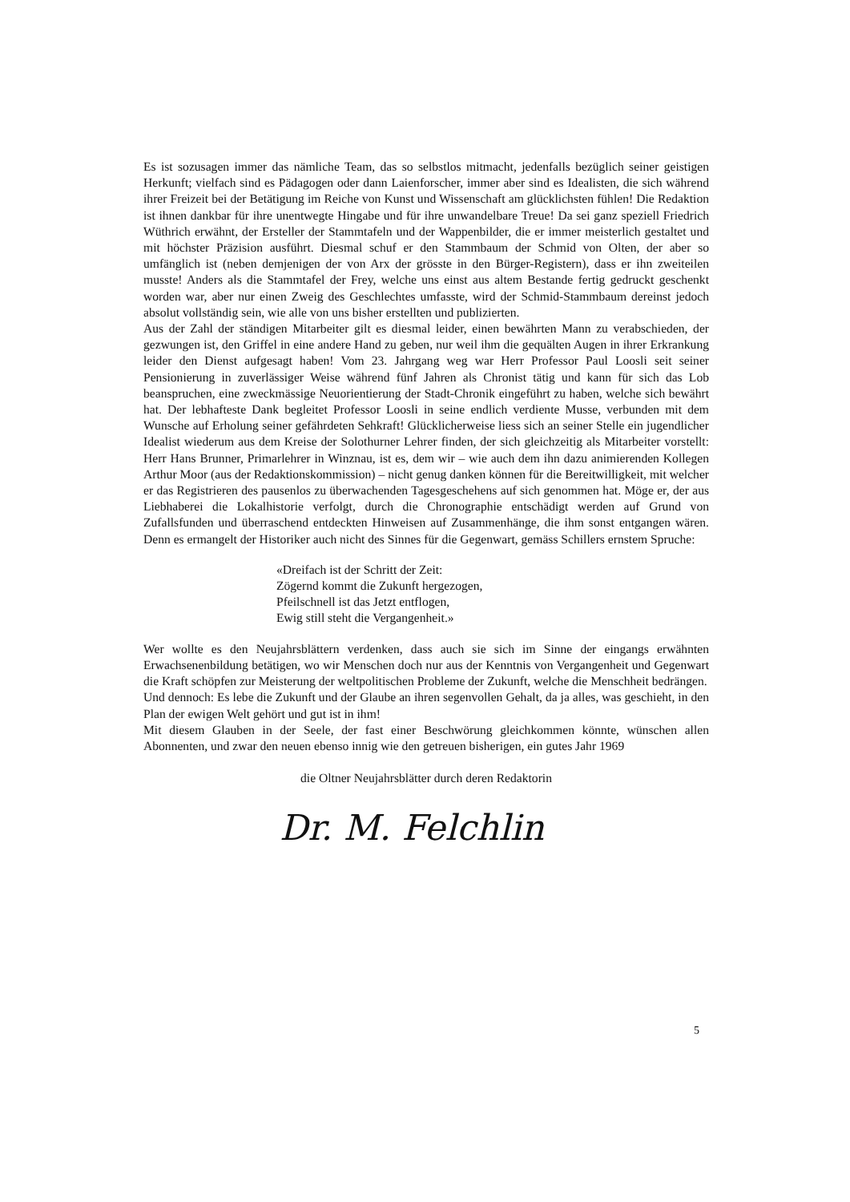Es ist sozusagen immer das nämliche Team, das so selbstlos mitmacht, jedenfalls bezüglich seiner geistigen Herkunft; vielfach sind es Pädagogen oder dann Laienforscher, immer aber sind es Idealisten, die sich während ihrer Freizeit bei der Betätigung im Reiche von Kunst und Wissenschaft am glücklichsten fühlen! Die Redaktion ist ihnen dankbar für ihre unentwegte Hingabe und für ihre unwandelbare Treue! Da sei ganz speziell Friedrich Wüthrich erwähnt, der Ersteller der Stammtafeln und der Wappenbilder, die er immer meisterlich gestaltet und mit höchster Präzision ausführt. Diesmal schuf er den Stammbaum der Schmid von Olten, der aber so umfänglich ist (neben demjenigen der von Arx der grösste in den Bürger-Registern), dass er ihn zweiteilen musste! Anders als die Stammtafel der Frey, welche uns einst aus altem Bestande fertig gedruckt geschenkt worden war, aber nur einen Zweig des Geschlechtes umfasste, wird der Schmid-Stammbaum dereinst jedoch absolut vollständig sein, wie alle von uns bisher erstellten und publizierten.
Aus der Zahl der ständigen Mitarbeiter gilt es diesmal leider, einen bewährten Mann zu verabschieden, der gezwungen ist, den Griffel in eine andere Hand zu geben, nur weil ihm die gequälten Augen in ihrer Erkrankung leider den Dienst aufgesagt haben! Vom 23. Jahrgang weg war Herr Professor Paul Loosli seit seiner Pensionierung in zuverlässiger Weise während fünf Jahren als Chronist tätig und kann für sich das Lob beanspruchen, eine zweckmässige Neuorientierung der Stadt-Chronik eingeführt zu haben, welche sich bewährt hat. Der lebhafteste Dank begleitet Professor Loosli in seine endlich verdiente Musse, verbunden mit dem Wunsche auf Erholung seiner gefährdeten Sehkraft! Glücklicherweise liess sich an seiner Stelle ein jugendlicher Idealist wiederum aus dem Kreise der Solothurner Lehrer finden, der sich gleichzeitig als Mitarbeiter vorstellt: Herr Hans Brunner, Primarlehrer in Winznau, ist es, dem wir – wie auch dem ihn dazu animierenden Kollegen Arthur Moor (aus der Redaktionskommission) – nicht genug danken können für die Bereitwilligkeit, mit welcher er das Registrieren des pausenlos zu überwachenden Tagesgeschehens auf sich genommen hat. Möge er, der aus Liebhaberei die Lokalhistorie verfolgt, durch die Chronographie entschädigt werden auf Grund von Zufallsfunden und überraschend entdeckten Hinweisen auf Zusammenhänge, die ihm sonst entgangen wären. Denn es ermangelt der Historiker auch nicht des Sinnes für die Gegenwart, gemäss Schillers ernstem Spruche:
«Dreifach ist der Schritt der Zeit:
Zögernd kommt die Zukunft hergezogen,
Pfeilschnell ist das Jetzt entflogen,
Ewig still steht die Vergangenheit.»
Wer wollte es den Neujahrsblättern verdenken, dass auch sie sich im Sinne der eingangs erwähnten Erwachsenenbildung betätigen, wo wir Menschen doch nur aus der Kenntnis von Vergangenheit und Gegenwart die Kraft schöpfen zur Meisterung der weltpolitischen Probleme der Zukunft, welche die Menschheit bedrängen.
Und dennoch: Es lebe die Zukunft und der Glaube an ihren segenvollen Gehalt, da ja alles, was geschieht, in den Plan der ewigen Welt gehört und gut ist in ihm!
Mit diesem Glauben in der Seele, der fast einer Beschwörung gleichkommen könnte, wünschen allen Abonnenten, und zwar den neuen ebenso innig wie den getreuen bisherigen, ein gutes Jahr 1969
die Oltner Neujahrsblätter durch deren Redaktorin
Dr. M. Felchlin
5